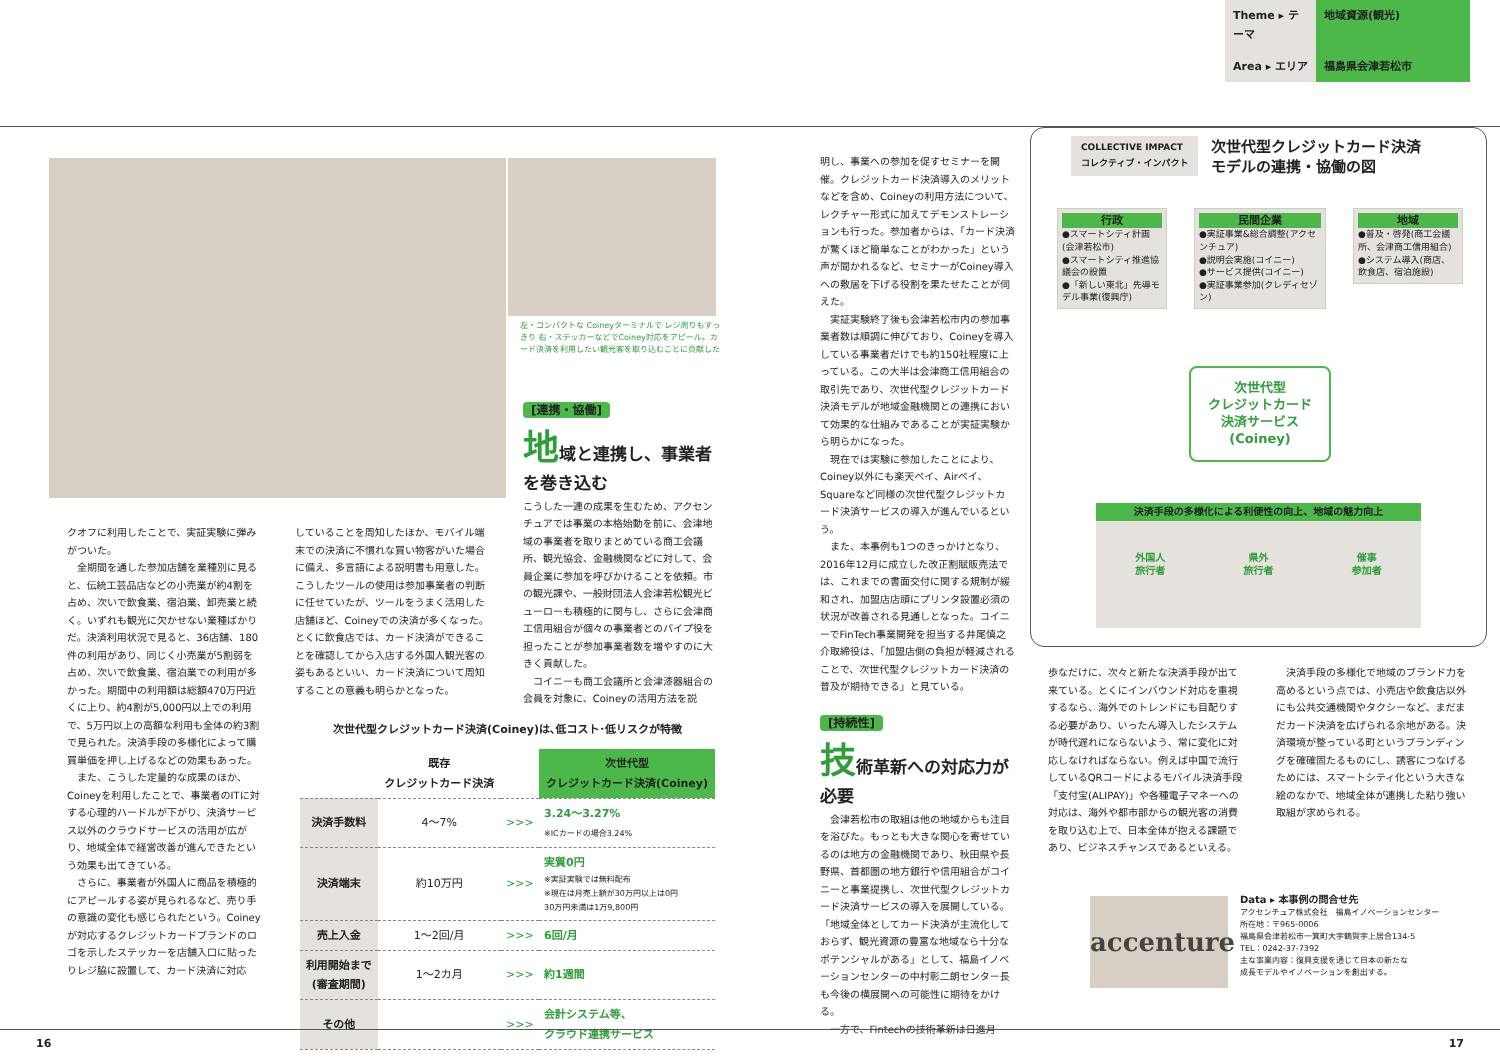Theme ▸ テーマ 地域資源(観光)
Area ▸ エリア 福島県会津若松市
左・コンパクトな Coineyターミナルで レジ周りもすっきり 右・ステッカーなどでCoiney対応をアピール。カード決済を利用したい観光客を取り込むことに貢献した
クオフに利用したことで、実証実験に弾みがついた。
　全期間を通した参加店舗を業種別に見ると、伝統工芸品店などの小売業が約4割を占め、次いで飲食業、宿泊業、卸売業と続く。いずれも観光に欠かせない業種ばかりだ。決済利用状況で見ると、36店舗、180件の利用があり、同じく小売業が5割弱を占め、次いで飲食業、宿泊業での利用が多かった。期間中の利用額は総額470万円近くに上り、約4割が5,000円以上での利用で、5万円以上の高額な利用も全体の約3割で見られた。決済手段の多様化によって購買単価を押し上げるなどの効果もあった。
　また、こうした定量的な成果のほか、Coineyを利用したことで、事業者のITに対する心理的ハードルが下がり、決済サービス以外のクラウドサービスの活用が広がり、地域全体で経営改善が進んできたという効果も出てきている。
　さらに、事業者が外国人に商品を積極的にアピールする姿が見られるなど、売り手の意識の変化も感じられたという。Coineyが対応するクレジットカードブランドのロゴを示したステッカーを店舗入口に貼ったりレジ脇に設置して、カード決済に対応
していることを周知したほか、モバイル端末での決済に不慣れな買い物客がいた場合に備え、多言語による説明書も用意した。こうしたツールの使用は参加事業者の判断に任せていたが、ツールをうまく活用した店舗ほど、Coineyでの決済が多くなった。とくに飲食店では、カード決済ができることを確認してから入店する外国人観光客の姿もあるといい、カード決済について周知することの意義も明らかとなった。
[連携・協働]
地域と連携し、事業者を巻き込む
こうした一連の成果を生むため、アクセンチュアでは事業の本格始動を前に、会津地域の事業者を取りまとめている商工会議所、観光協会、金融機関などに対して、会員企業に参加を呼びかけることを依頼。市の観光課や、一般財団法人会津若松観光ビューローも積極的に関与し、さらに会津商工信用組合が個々の事業者とのパイプ役を担ったことが参加事業者数を増やすのに大きく貢献した。
　コイニーも商工会議所と会津漆器組合の会員を対象に、Coineyの活用方法を説
次世代型クレジットカード決済(Coiney)は､低コスト･低リスクが特徴
| | 既存 クレジットカード決済 | | 次世代型 クレジットカード決済(Coiney) |
| --- | --- | --- | --- |
| 決済手数料 | 4～7% | >>> | 3.24～3.27% ※ICカードの場合3.24% |
| 決済端末 | 約10万円 | >>> | 実質0円 ※実証実験では無料配布 ※現在は月売上額が30万円以上は0円 30万円未満は1万9,800円 |
| 売上入金 | 1～2回/月 | >>> | 6回/月 |
| 利用開始まで (審査期間) | 1～2カ月 | >>> | 約1週間 |
| その他 | | >>> | 会計システム等、 クラウド連携サービス |
明し、事業への参加を促すセミナーを開催。クレジットカード決済導入のメリットなどを含め、Coineyの利用方法について、レクチャー形式に加えてデモンストレーションも行った。参加者からは、「カード決済が驚くほど簡単なことがわかった」という声が聞かれるなど、セミナーがCoiney導入への敷居を下げる役割を果たせたことが伺えた。
　実証実験終了後も会津若松市内の参加事業者数は順調に伸びており、Coineyを導入している事業者だけでも約150社程度に上っている。この大半は会津商工信用組合の取引先であり、次世代型クレジットカード決済モデルが地域金融機関との連携において効果的な仕組みであることが実証実験から明らかになった。
　現在では実験に参加したことにより、Coiney以外にも楽天ペイ、Airペイ、Squareなど同様の次世代型クレジットカード決済サービスの導入が進んでいるという。
　また、本事例も1つのきっかけとなり、2016年12月に成立した改正割賦販売法では、これまでの書面交付に関する規制が緩和され、加盟店店頭にプリンタ設置必須の状況が改善される見通しとなった。コイニーでFinTech事業開発を担当する井尾慎之介取締役は、「加盟店側の負担が軽減されることで、次世代型クレジットカード決済の普及が期待できる」と見ている。
[持続性]
技術革新への対応力が必要
　会津若松市の取組は他の地域からも注目を浴びた。もっとも大きな関心を寄せているのは地方の金融機関であり、秋田県や長野県、首都圏の地方銀行や信用組合がコイニーと事業提携し、次世代型クレジットカード決済サービスの導入を展開している。「地域全体としてカード決済が主流化しておらず、観光資源の豊富な地域なら十分なポテンシャルがある」として、福島イノベーションセンターの中村彰二朗センター長も今後の横展開への可能性に期待をかける。
　一方で、Fintechの技術革新は日進月
COLLECTIVE IMPACT
コレクティブ・インパクト
次世代型クレジットカード決済
モデルの連携・協働の図
行政
●スマートシティ計画(会津若松市)
●スマートシティ推進協議会の設置
●「新しい東北」先導モデル事業(復興庁)
民間企業
●実証事業&総合調整(アクセンチュア)
●説明会実施(コイニー)
●サービス提供(コイニー)
●実証事業参加(クレディセゾン)
地域
●普及・啓発(商工会議所、会津商工信用組合)
●システム導入(商店、飲食店、宿泊施設)
次世代型
クレジットカード
決済サービス
(Coiney)
決済手段の多様化による利便性の向上、地域の魅力向上
外国人
旅行者 県外
旅行者 催事
参加者
歩なだけに、次々と新たな決済手段が出て来ている。とくにインバウンド対応を重視するなら、海外でのトレンドにも目配りする必要があり、いったん導入したシステムが時代遅れにならないよう、常に変化に対応しなければならない。例えば中国で流行しているQRコードによるモバイル決済手段「支付宝(ALIPAY)」や各種電子マネーへの対応は、海外や都市部からの観光客の消費を取り込む上で、日本全体が抱える課題であり、ビジネスチャンスであるといえる。
　決済手段の多様化で地域のブランド力を高めるという点では、小売店や飲食店以外にも公共交通機関やタクシーなど、まだまだカード決済を広げられる余地がある。決済環境が整っている町というブランディングを確確固たるものにし、誘客につなげるためには、スマートシティ化という大きな絵のなかで、地域全体が連携した粘り強い取組が求められる。
accenture
Data ▸ 本事例の問合せ先
アクセンチュア株式会社　福島イノベーションセンター
所在地：〒965-0006
福島県会津若松市一箕町大字鶴賀字上居合134-5
TEL：0242-37-7392
主な事業内容：復興支援を通じて日本の新たな
成長モデルやイノベーションを創出する。
16 17